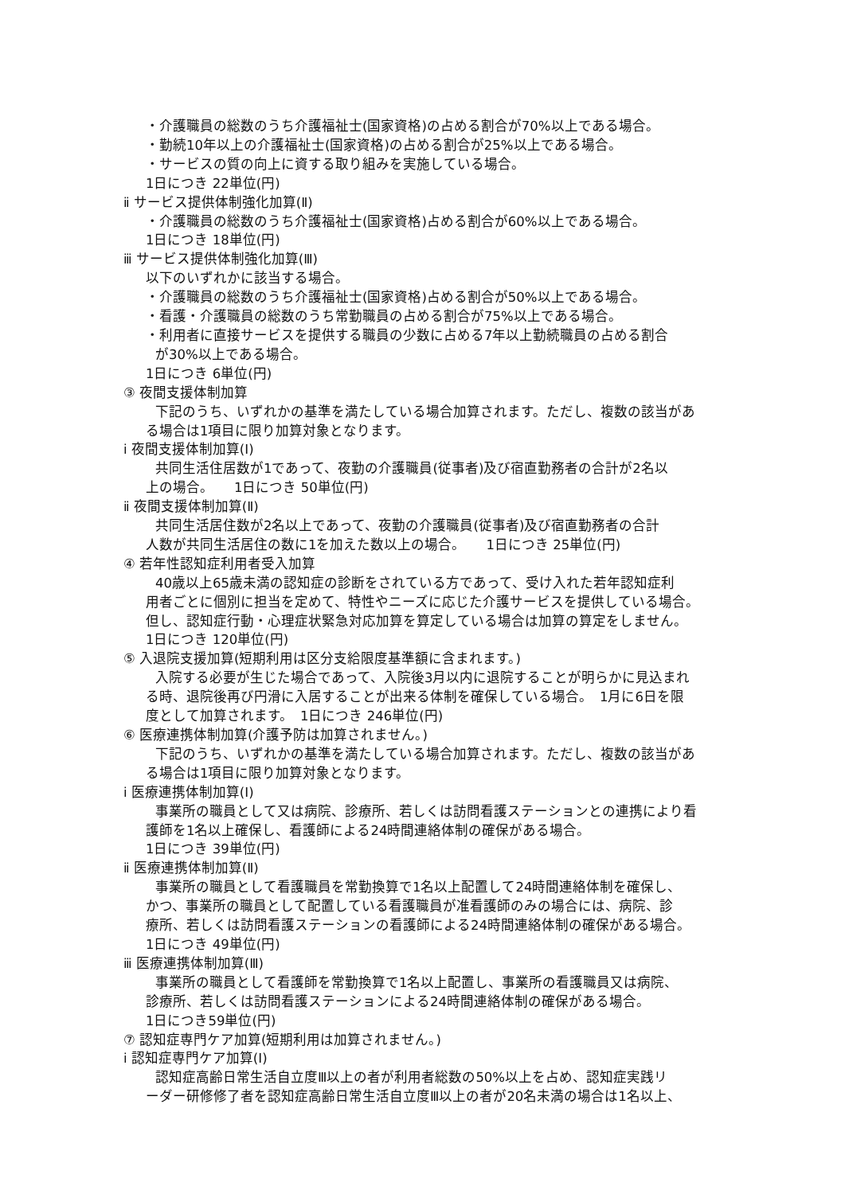・介護職員の総数のうち介護福祉士(国家資格)の占める割合が70%以上である場合。
・勤続10年以上の介護福祉士(国家資格)の占める割合が25%以上である場合。
・サービスの質の向上に資する取り組みを実施している場合。
1日につき 22単位(円)
ⅱ サービス提供体制強化加算(Ⅱ)
・介護職員の総数のうち介護福祉士(国家資格)占める割合が60%以上である場合。
1日につき 18単位(円)
ⅲ サービス提供体制強化加算(Ⅲ)
以下のいずれかに該当する場合。
・介護職員の総数のうち介護福祉士(国家資格)占める割合が50%以上である場合。
・看護・介護職員の総数のうち常勤職員の占める割合が75%以上である場合。
・利用者に直接サービスを提供する職員の少数に占める7年以上勤続職員の占める割合
が30%以上である場合。
1日につき 6単位(円)
③ 夜間支援体制加算
下記のうち、いずれかの基準を満たしている場合加算されます。ただし、複数の該当があ
る場合は1項目に限り加算対象となります。
ⅰ 夜間支援体制加算(Ⅰ)
共同生活住居数が1であって、夜勤の介護職員(従事者)及び宿直勤務者の合計が2名以
上の場合。　　1日につき 50単位(円)
ⅱ 夜間支援体制加算(Ⅱ)
共同生活居住数が2名以上であって、夜勤の介護職員(従事者)及び宿直勤務者の合計
人数が共同生活居住の数に1を加えた数以上の場合。　　1日につき 25単位(円)
④ 若年性認知症利用者受入加算
40歳以上65歳未満の認知症の診断をされている方であって、受け入れた若年認知症利
用者ごとに個別に担当を定めて、特性やニーズに応じた介護サービスを提供している場合。
但し、認知症行動・心理症状緊急対応加算を算定している場合は加算の算定をしません。
1日につき 120単位(円)
⑤ 入退院支援加算(短期利用は区分支給限度基準額に含まれます。)
入院する必要が生じた場合であって、入院後3月以内に退院することが明らかに見込まれ
る時、退院後再び円滑に入居することが出来る体制を確保している場合。　1月に6日を限
度として加算されます。　1日につき 246単位(円)
⑥ 医療連携体制加算(介護予防は加算されません。)
下記のうち、いずれかの基準を満たしている場合加算されます。ただし、複数の該当があ
る場合は1項目に限り加算対象となります。
ⅰ 医療連携体制加算(Ⅰ)
事業所の職員として又は病院、診療所、若しくは訪問看護ステーションとの連携により看
護師を1名以上確保し、看護師による24時間連絡体制の確保がある場合。
1日につき 39単位(円)
ⅱ 医療連携体制加算(Ⅱ)
事業所の職員として看護職員を常勤換算で1名以上配置して24時間連絡体制を確保し、
かつ、事業所の職員として配置している看護職員が准看護師のみの場合には、病院、診
療所、若しくは訪問看護ステーションの看護師による24時間連絡体制の確保がある場合。
1日につき 49単位(円)
ⅲ 医療連携体制加算(Ⅲ)
事業所の職員として看護師を常勤換算で1名以上配置し、事業所の看護職員又は病院、
診療所、若しくは訪問看護ステーションによる24時間連絡体制の確保がある場合。
1日につき59単位(円)
⑦ 認知症専門ケア加算(短期利用は加算されません。)
ⅰ 認知症専門ケア加算(Ⅰ)
認知症高齢日常生活自立度Ⅲ以上の者が利用者総数の50%以上を占め、認知症実践リ
ーダー研修修了者を認知症高齢日常生活自立度Ⅲ以上の者が20名未満の場合は1名以上、